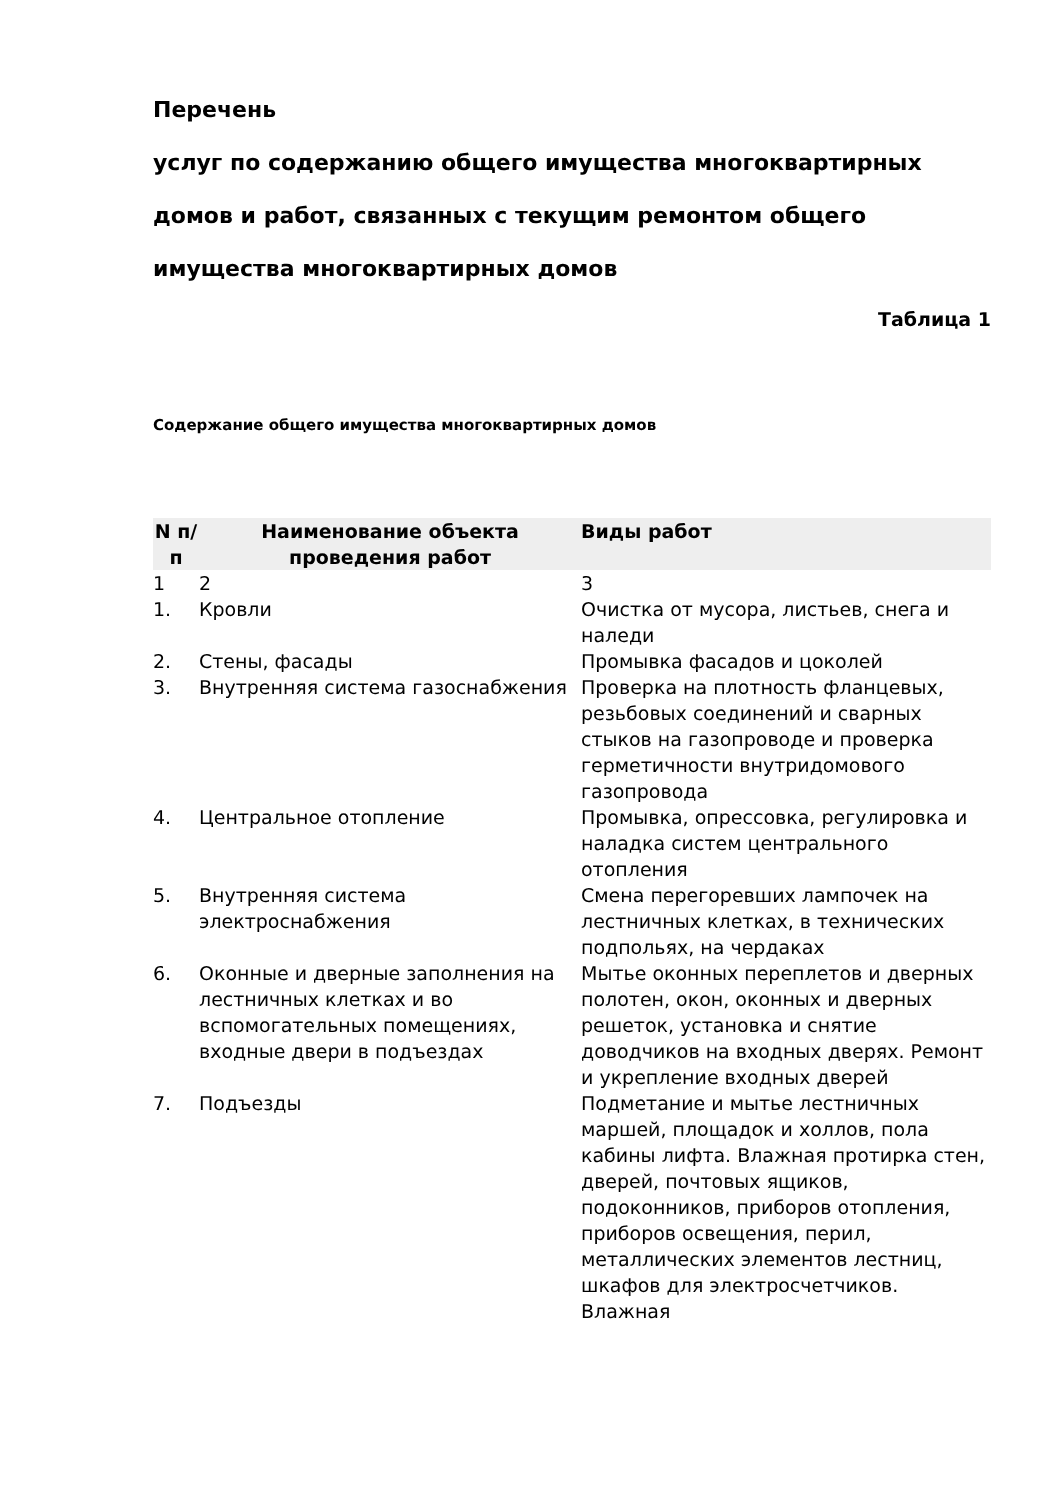Перечень
услуг по содержанию общего имущества многоквартирных
домов и работ, связанных с текущим ремонтом общего
имущества многоквартирных домов
Таблица 1
Содержание общего имущества многоквартирных домов
| N п/п | Наименование объекта проведения работ | Виды работ |
| --- | --- | --- |
| 1 | 2 | 3 |
| 1. | Кровли | Очистка от мусора, листьев, снега и наледи |
| 2. | Стены, фасады | Промывка фасадов и цоколей |
| 3. | Внутренняя система газоснабжения | Проверка на плотность фланцевых, резьбовых соединений и сварных стыков на газопроводе и проверка герметичности внутридомового газопровода |
| 4. | Центральное отопление | Промывка, опрессовка, регулировка и наладка систем центрального отопления |
| 5. | Внутренняя система электроснабжения | Смена перегоревших лампочек на лестничных клетках, в технических подпольях, на чердаках |
| 6. | Оконные и дверные заполнения на лестничных клетках и во вспомогательных помещениях, входные двери в подъездах | Мытье оконных переплетов и дверных полотен, окон, оконных и дверных решеток, установка и снятие доводчиков на входных дверях. Ремонт и укрепление входных дверей |
| 7. | Подъезды | Подметание и мытье лестничных маршей, площадок и холлов, пола кабины лифта. Влажная протирка стен, дверей, почтовых ящиков, подоконников, приборов отопления, приборов освещения, перил, металлических элементов лестниц, шкафов для электросчетчиков. Влажная |